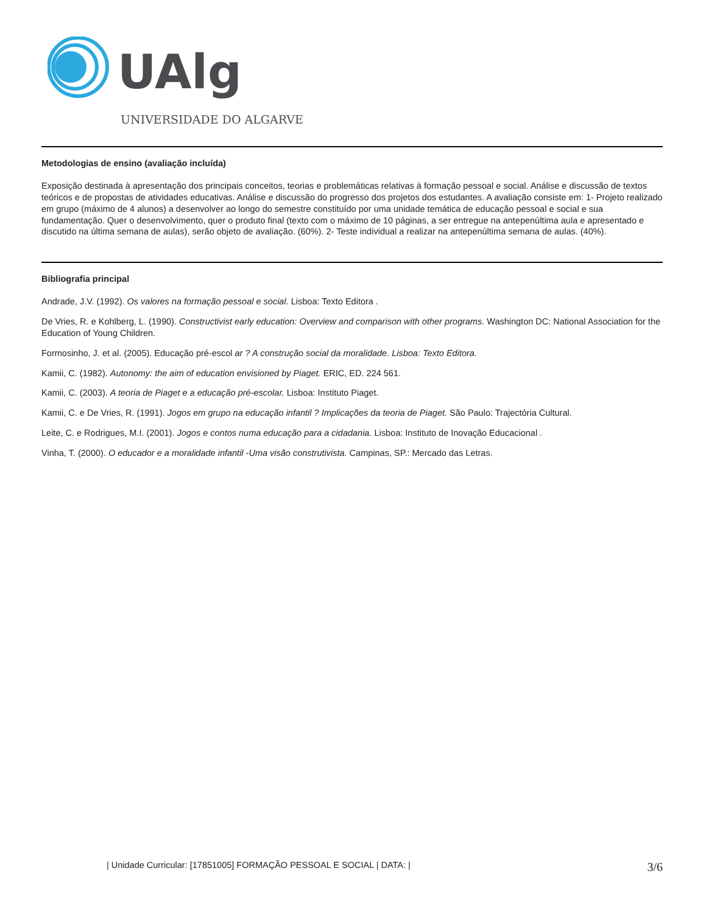UAlg
UNIVERSIDADE DO ALGARVE
Metodologias de ensino (avaliação incluída)
Exposição destinada à apresentação dos principais conceitos, teorias e problemáticas relativas à formação pessoal e social. Análise e discussão de textos teóricos e de propostas de atividades educativas. Análise e discussão do progresso dos projetos dos estudantes. A avaliação consiste em: 1- Projeto realizado em grupo (máximo de 4 alunos) a desenvolver ao longo do semestre constituído por uma unidade temática de educação pessoal e social e sua fundamentação. Quer o desenvolvimento, quer o produto final (texto com o máximo de 10 páginas, a ser entregue na antepenúltima aula e apresentado e discutido na última semana de aulas), serão objeto de avaliação. (60%). 2- Teste individual a realizar na antepenúltima semana de aulas. (40%).
Bibliografia principal
Andrade, J.V. (1992). Os valores na formação pessoal e social. Lisboa: Texto Editora .
De Vries, R. e Kohlberg, L. (1990). Constructivist early education: Overview and comparison with other programs. Washington DC: National Association for the Education of Young Children.
Formosinho, J. et al. (2005). Educação pré-escol ar ? A construção social da moralidade. Lisboa: Texto Editora.
Kamii, C. (1982). Autonomy: the aim of education envisioned by Piaget. ERIC, ED. 224 561.
Kamii, C. (2003). A teoria de Piaget e a educação pré-escolar. Lisboa: Instituto Piaget.
Kamii, C. e De Vries, R. (1991). Jogos em grupo na educação infantil ? Implicações da teoria de Piaget. São Paulo: Trajectória Cultural.
Leite, C. e Rodrigues, M.I. (2001). Jogos e contos numa educação para a cidadania. Lisboa: Instituto de Inovação Educacional .
Vinha, T. (2000). O educador e a moralidade infantil -Uma visão construtivista. Campinas, SP.: Mercado das Letras.
| Unidade Curricular: [17851005] FORMAÇÃO PESSOAL E SOCIAL | DATA: | 3/6